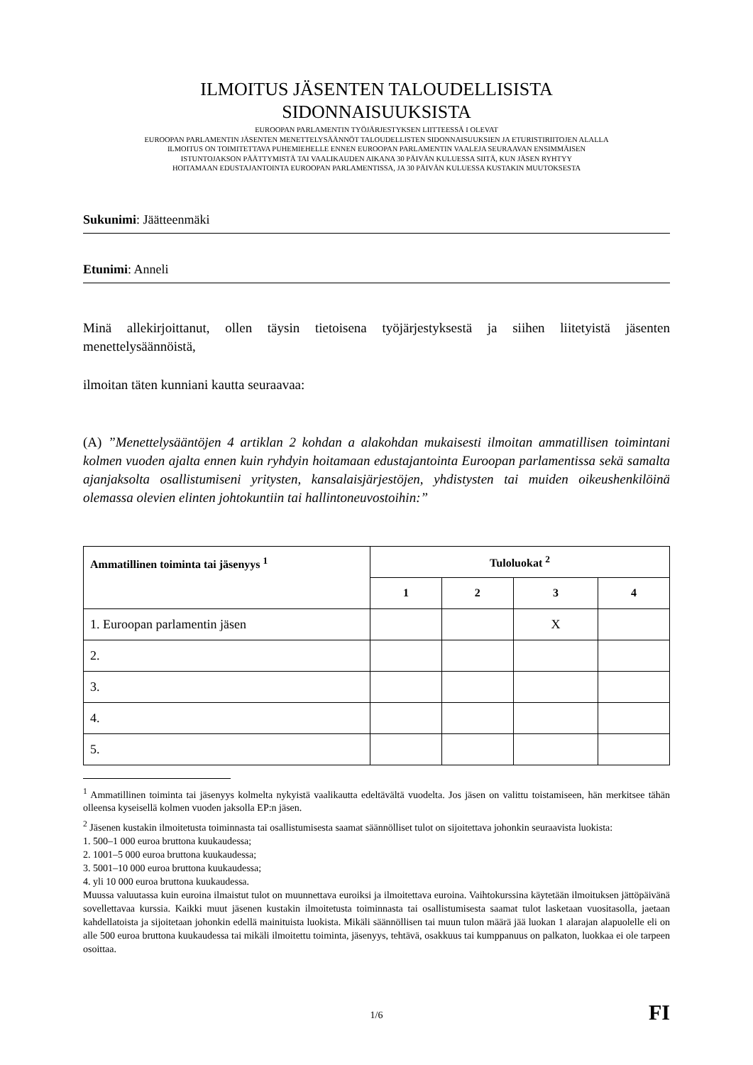ILMOITUS JÄSENTEN TALOUDELLISISTA
SIDONNAISUUKSISTA
EUROOPAN PARLAMENTIN TYÖJÄRJESTYKSEN LIITTEESSÄ I OLEVAT
EUROOPAN PARLAMENTIN JÄSENTEN MENETTELYSÄÄNNÖT TALOUDELLISTEN SIDONNAISUUKSIEN JA ETURISTIRIITOJEN ALALLA
ILMOITUS ON TOIMITETTAVA PUHEMIEHELLE ENNEN EUROOPAN PARLAMENTIN VAALEJA SEURAAVAN ENSIMMÄISEN
ISTUNTOJAKSON PÄÄTTYMISTÄ TAI VAALIKAUDEN AIKANA 30 PÄIVÄN KULUESSA SIITÄ, KUN JÄSEN RYHTYY
HOITAMAAN EDUSTAJANTOINTA EUROOPAN PARLAMENTISSA, JA 30 PÄIVÄN KULUESSA KUSTAKIN MUUTOKSESTA
Sukunimi: Jäätteenmäki
Etunimi: Anneli
Minä allekirjoittanut, ollen täysin tietoisena työjärjestyksestä ja siihen liitetyistä jäsenten menettelysäännöistä,
ilmoitan täten kunniani kautta seuraavaa:
(A) ”Menettelysääntöjen 4 artiklan 2 kohdan a alakohdan mukaisesti ilmoitan ammatillisen toimintani kolmen vuoden ajalta ennen kuin ryhdyin hoitamaan edustajantointa Euroopan parlamentissa sekä samalta ajanjaksolta osallistumiseni yritysten, kansalaisjärjestöjen, yhdistysten tai muiden oikeushenkilöinä olemassa olevien elinten johtokuntiin tai hallintoneuvostoihin:”
| Ammatillinen toiminta tai jäsenyys <sup>1</sup> | Tuloluokat <sup>2</sup> | | | |
| --- | --- | --- | --- | --- |
| | 1 | 2 | 3 | 4 |
| 1. Euroopan parlamentin jäsen | | | X | |
| 2. | | | | |
| 3. | | | | |
| 4. | | | | |
| 5. | | | | |
<sup>1</sup> Ammatillinen toiminta tai jäsenyys kolmelta nykyistä vaalikautta edeltävältä vuodelta. Jos jäsen on valittu toistamiseen, hän merkitsee tähän olleensa kyseisellä kolmen vuoden jaksolla EP:n jäsen.
<sup>2</sup> Jäsenen kustakin ilmoitetusta toiminnasta tai osallistumisesta saamat säännölliset tulot on sijoitettava johonkin seuraavista luokista:
1. 500–1 000 euroa bruttona kuukaudessa;
2. 1001–5 000 euroa bruttona kuukaudessa;
3. 5001–10 000 euroa bruttona kuukaudessa;
4. yli 10 000 euroa bruttona kuukaudessa.
Muussa valuutassa kuin euroina ilmaistut tulot on muunnettava euroiksi ja ilmoitettava euroina. Vaihtokurssina käytetään ilmoituksen jättöpäivänä sovellettavaa kurssia. Kaikki muut jäsenen kustakin ilmoitetusta toiminnasta tai osallistumisesta saamat tulot lasketaan vuositasolla, jaetaan kahdellatoista ja sijoitetaan johonkin edellä mainituista luokista. Mikäli säännöllisen tai muun tulon määrä jää luokan 1 alarajan alapuolelle eli on alle 500 euroa bruttona kuukaudessa tai mikäli ilmoitettu toiminta, jäsenyys, tehtävä, osakkuus tai kumppanuus on palkaton, luokkaa ei ole tarpeen osoittaa.
1/6
FI